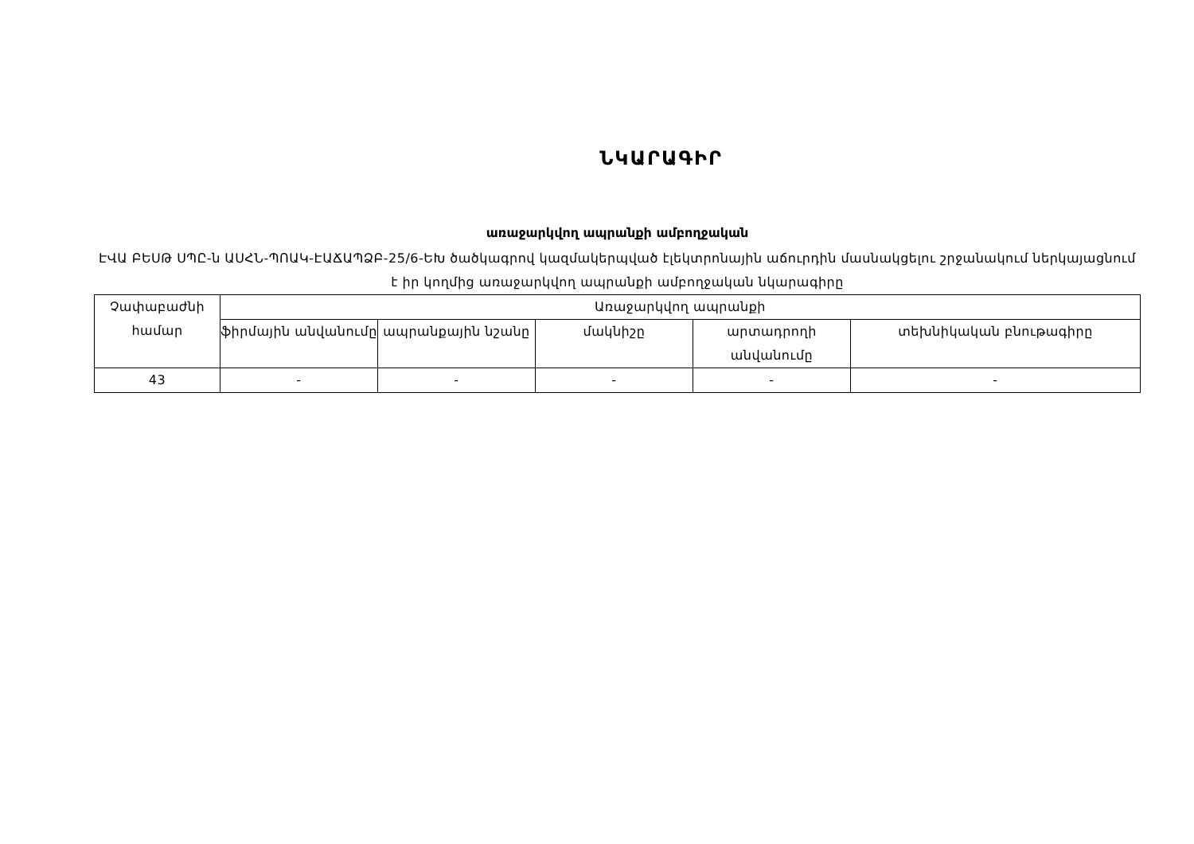ՆԿԱՐԱԳԻՐ
առաջարկվող ապրանքի ամբողջական
ԷՎԱ ԲԵՍԹ ՍՊԸ-ն ԱՍՀՆ-ՊՈԱԿ-ԷԱՃԱՊՁԲ-25/6-ԵԽ ծածկագրով կազմակերպված էլեկտրոնային աճուրդին մասնակցելու շրջանակում ներկայացնում է իր կողմից առաջարկվող ապրանքի ամբողջական նկարագիրը
| Չափաբաժնի համար | Առաջարկվող ապրանքի | | | | |
| --- | --- | --- | --- | --- | --- |
| | ֆիրմային անվանումը | ապրանքային նշանը | մակնիշը | արտադրողի անվանումը | տեխնիկական բնութագիրը |
| 43 | - | - | - | - | - |